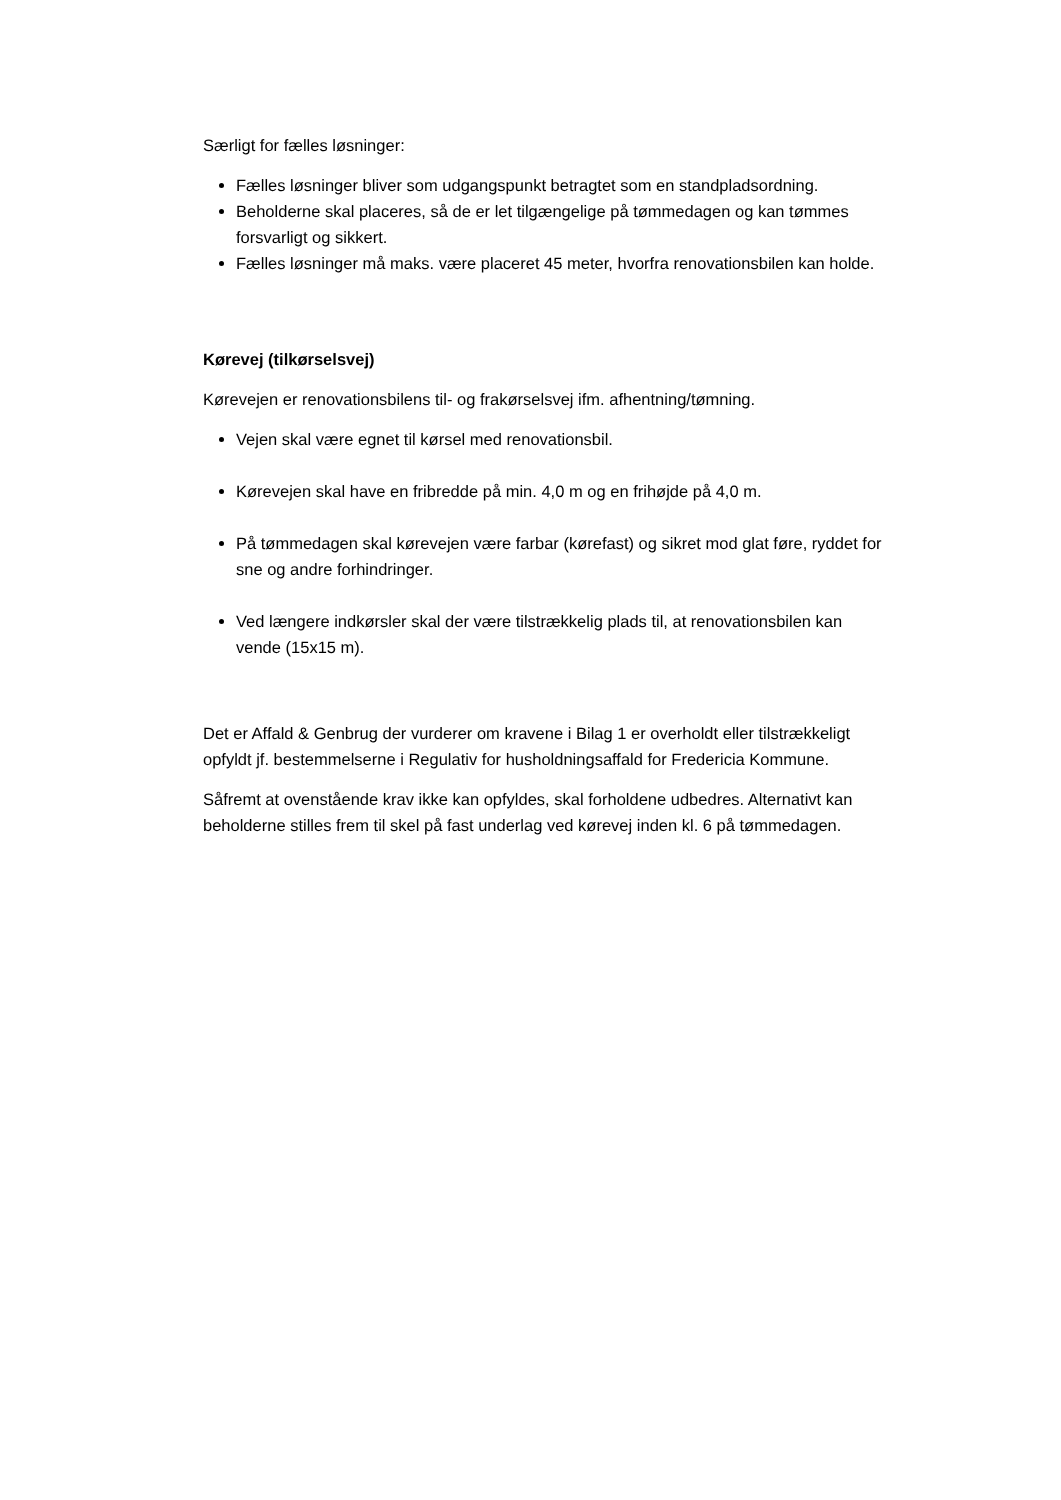Særligt for fælles løsninger:
Fælles løsninger bliver som udgangspunkt betragtet som en standpladsordning.
Beholderne skal placeres, så de er let tilgængelige på tømmedagen og kan tømmes forsvarligt og sikkert.
Fælles løsninger må maks. være placeret 45 meter, hvorfra renovationsbilen kan holde.
Kørevej (tilkørselsvej)
Kørevejen er renovationsbilens til- og frakørselsvej ifm. afhentning/tømning.
Vejen skal være egnet til kørsel med renovationsbil.
Kørevejen skal have en fribredde på min. 4,0 m og en frihøjde på 4,0 m.
På tømmedagen skal kørevejen være farbar (kørefast) og sikret mod glat føre, ryddet for sne og andre forhindringer.
Ved længere indkørsler skal der være tilstrækkelig plads til, at renovationsbilen kan vende (15x15 m).
Det er Affald & Genbrug der vurderer om kravene i Bilag 1 er overholdt eller tilstrækkeligt opfyldt jf. bestemmelserne i Regulativ for husholdningsaffald for Fredericia Kommune.
Såfremt at ovenstående krav ikke kan opfyldes, skal forholdene udbedres. Alternativt kan beholderne stilles frem til skel på fast underlag ved kørevej inden kl. 6 på tømmedagen.